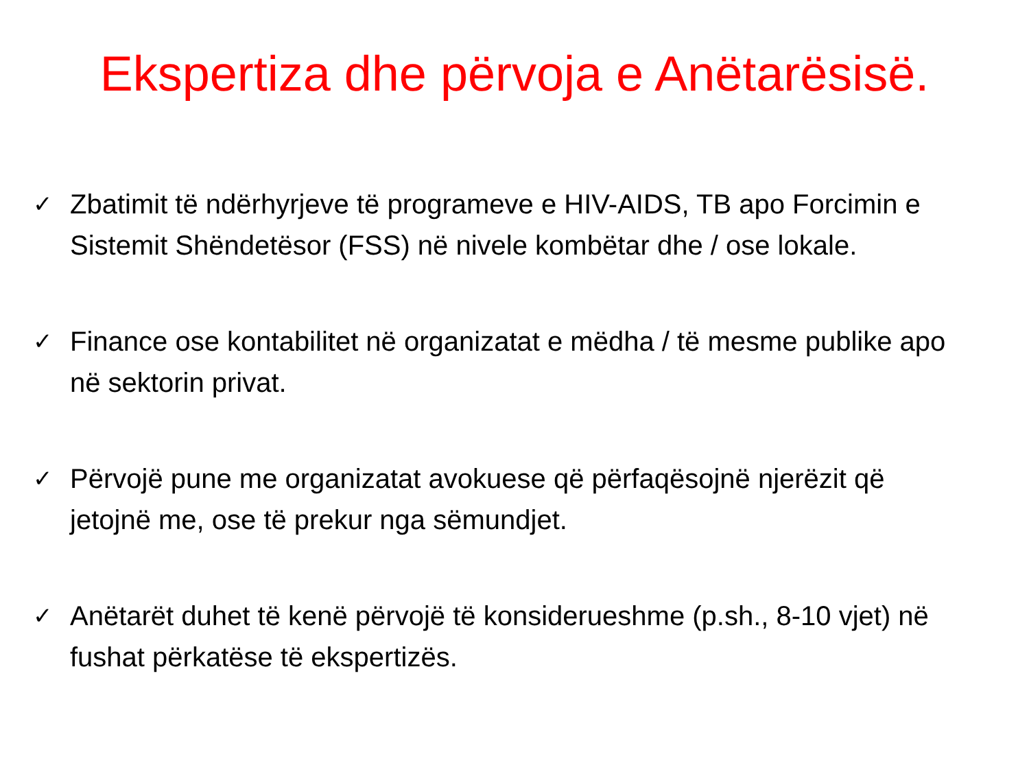Ekspertiza dhe përvoja e Anëtarësisë.
✓ Zbatimit të ndërhyrjeve të programeve e HIV-AIDS, TB apo Forcimin e Sistemit Shëndetësor (FSS) në nivele kombëtar dhe / ose lokale.
✓ Finance ose kontabilitet në organizatat e mëdha / të mesme publike apo në sektorin privat.
✓ Përvojë pune me organizatat avokuese që përfaqësojnë njerëzit që jetojnë me, ose të prekur nga sëmundjet.
✓ Anëtarët duhet të kenë përvojë të konsiderueshme (p.sh., 8-10 vjet) në fushat përkatëse të ekspertizës.